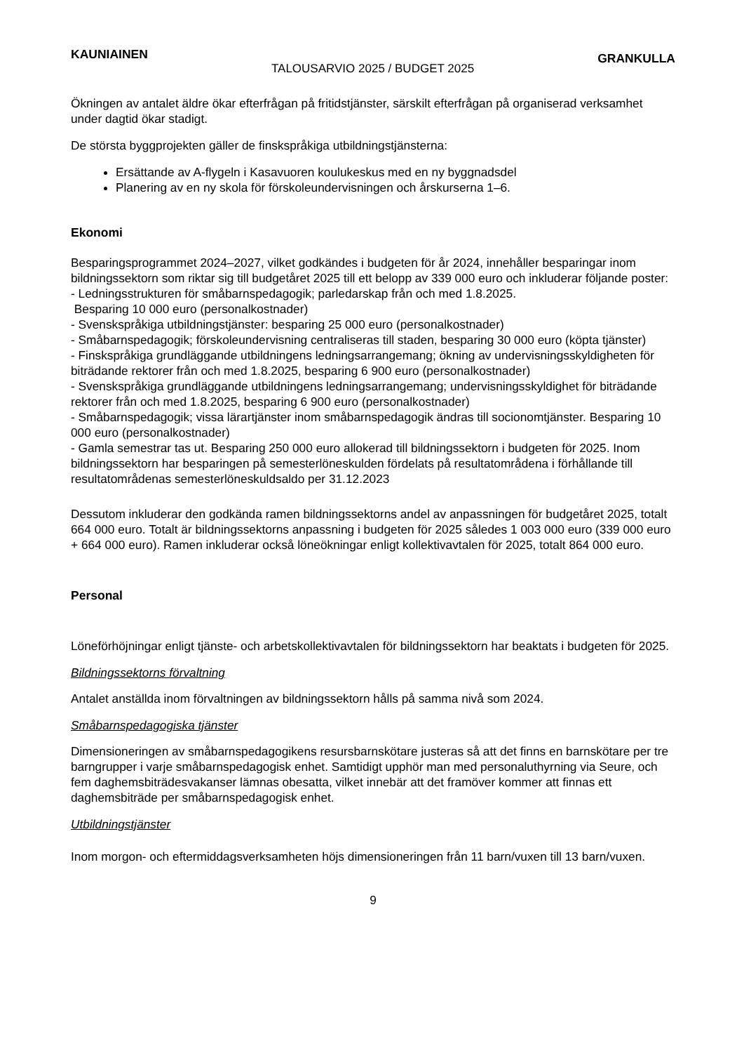KAUNIAINEN TALOUSARVIO 2025 / BUDGET 2025 GRANKULLA
Ökningen av antalet äldre ökar efterfrågan på fritidstjänster, särskilt efterfrågan på organiserad verksamhet under dagtid ökar stadigt.
De största byggprojekten gäller de finskspråkiga utbildningstjänsterna:
Ersättande av A-flygeln i Kasavuoren koulukeskus med en ny byggnadsdel
Planering av en ny skola för förskoleundervisningen och årskurserna 1–6.
Ekonomi
Besparingsprogrammet 2024–2027, vilket godkändes i budgeten för år 2024, innehåller besparingar inom bildningssektorn som riktar sig till budgetåret 2025 till ett belopp av 339 000 euro och inkluderar följande poster:
- Ledningsstrukturen för småbarnspedagogik; parledarskap från och med 1.8.2025.
Besparing 10 000 euro (personalkostnader)
- Svenskspråkiga utbildningstjänster: besparing 25 000 euro (personalkostnader)
- Småbarnspedagogik; förskoleundervisning centraliseras till staden, besparing 30 000 euro (köpta tjänster)
- Finskspråkiga grundläggande utbildningens ledningsarrangemang; ökning av undervisningsskyldigheten för biträdande rektorer från och med 1.8.2025, besparing 6 900 euro (personalkostnader)
- Svenskspråkiga grundläggande utbildningens ledningsarrangemang; undervisningsskyldighet för biträdande rektorer från och med 1.8.2025, besparing 6 900 euro (personalkostnader)
- Småbarnspedagogik; vissa lärartjänster inom småbarnspedagogik ändras till socionomtjänster. Besparing 10 000 euro (personalkostnader)
- Gamla semestrar tas ut. Besparing 250 000 euro allokerad till bildningssektorn i budgeten för 2025. Inom bildningssektorn har besparingen på semesterlöneskulden fördelats på resultatområdena i förhållande till resultatområdenas semesterlöneskuldsaldo per 31.12.2023
Dessutom inkluderar den godkända ramen bildningssektorns andel av anpassningen för budgetåret 2025, totalt 664 000 euro. Totalt är bildningssektorns anpassning i budgeten för 2025 således 1 003 000 euro (339 000 euro + 664 000 euro). Ramen inkluderar också löneökningar enligt kollektivavtalen för 2025, totalt 864 000 euro.
Personal
Löneförhöjningar enligt tjänste- och arbetskollektivavtalen för bildningssektorn har beaktats i budgeten för 2025.
Bildningssektorns förvaltning
Antalet anställda inom förvaltningen av bildningssektorn hålls på samma nivå som 2024.
Småbarnspedagogiska tjänster
Dimensioneringen av småbarnspedagogikens resursbarnskötare justeras så att det finns en barnskötare per tre barngrupper i varje småbarnspedagogisk enhet. Samtidigt upphör man med personaluthyrning via Seure, och fem daghemsbiträdesvakanser lämnas obesatta, vilket innebär att det framöver kommer att finnas ett daghemsbiträde per småbarnspedagogisk enhet.
Utbildningstjänster
Inom morgon- och eftermiddagsverksamheten höjs dimensioneringen från 11 barn/vuxen till 13 barn/vuxen.
9